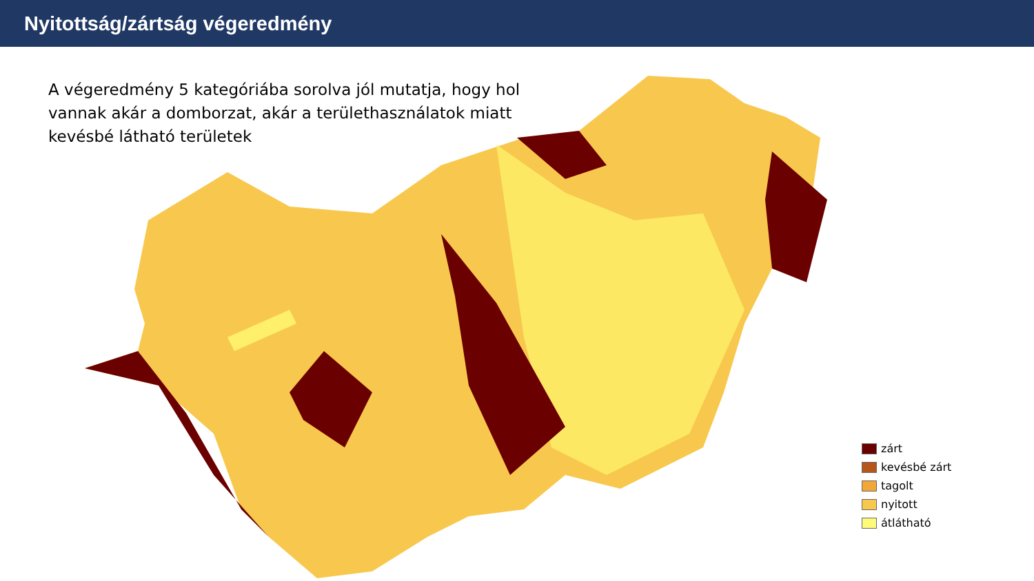Nyitottság/zártság végeredmény
A végeredmény 5 kategóriába sorolva jól mutatja, hogy hol vannak akár a domborzat, akár a területhasználatok miatt kevésbé látható területek
zárt
kevésbé zárt
tagolt
nyitott
átlátható